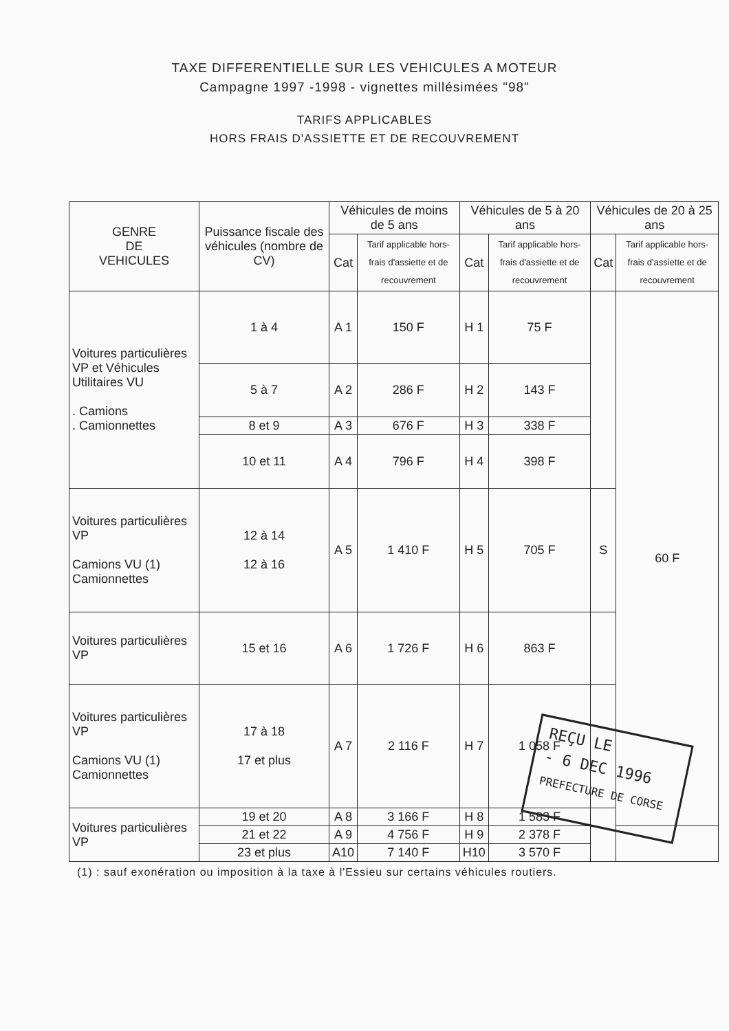TAXE DIFFERENTIELLE SUR LES VEHICULES A MOTEUR
Campagne 1997 -1998 - vignettes millésimées "98"
TARIFS APPLICABLES
HORS FRAIS D'ASSIETTE ET DE RECOUVREMENT
| GENRE DE VEHICULES | Puissance fiscale des véhicules (nombre de CV) | Véhicules de moins de 5 ans | | Véhicules de 5 à 20 ans | | Véhicules de 20 à 25 ans | |
| --- | --- | --- | --- | --- | --- | --- | --- |
| | | Cat | Tarif applicable hors-frais d'assiette et de recouvrement | Cat | Tarif applicable hors-frais d'assiette et de recouvrement | Cat | Tarif applicable hors-frais d'assiette et de recouvrement |
| Voitures particulières VP et Véhicules Utilitaires VU . Camions . Camionnettes | 1 à 4 | A 1 | 150 F | H 1 | 75 F | | 60 F |
| | 5 à 7 | A 2 | 286 F | H 2 | 143 F | | |
| | 8 et 9 | A 3 | 676 F | H 3 | 338 F | | |
| | 10 et 11 | A 4 | 796 F | H 4 | 398 F | | |
| Voitures particulières VP Camions VU (1) Camionnettes | 12 à 14 12 à 16 | A 5 | 1 410 F | H 5 | 705 F | S | |
| Voitures particulières VP | 15 et 16 | A 6 | 1 726 F | H 6 | 863 F | | |
| Voitures particulières VP Camions VU (1) Camionnettes | 17 à 18 17 et plus | A 7 | 2 116 F | H 7 | 1 058 F | | |
| Voitures particulières VP | 19 et 20 | A 8 | 3 166 F | H 8 | 1 583 F | | |
| | 21 et 22 | A 9 | 4 756 F | H 9 | 2 378 F | | |
| | 23 et plus | A10 | 7 140 F | H10 | 3 570 F | | |
(1) : sauf exonération ou imposition à la taxe à l'Essieu sur certains véhicules routiers.
REÇU LE
- 6 DEC 1996
PREFECTURE DE CORSE